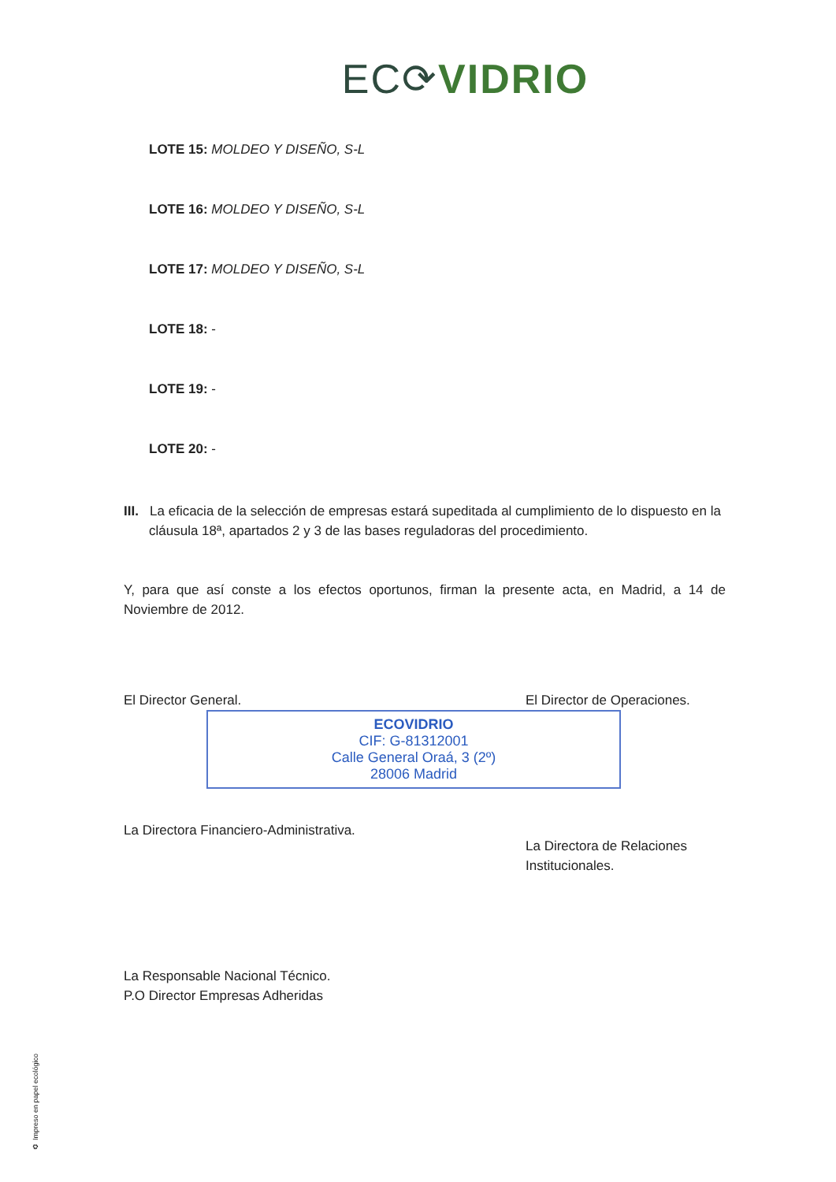EC⟳VIDRIO
LOTE 15: MOLDEO Y DISEÑO, S-L
LOTE 16: MOLDEO Y DISEÑO, S-L
LOTE 17: MOLDEO Y DISEÑO, S-L
LOTE 18: -
LOTE 19: -
LOTE 20: -
III. La eficacia de la selección de empresas estará supeditada al cumplimiento de lo dispuesto en la cláusula 18ª, apartados 2 y 3 de las bases reguladoras del procedimiento.
Y, para que así conste a los efectos oportunos, firman la presente acta, en Madrid, a 14 de Noviembre de 2012.
El Director General.
ECOVIDRIO
CIF: G-81312001
Calle General Oraá, 3 (2º)
28006 Madrid
La Directora Financiero-Administrativa.
La Responsable Nacional Técnico.
P.O Director Empresas Adheridas
El Director de Operaciones.
La Directora de Relaciones
Institucionales.
♻ Impreso en papel ecológico